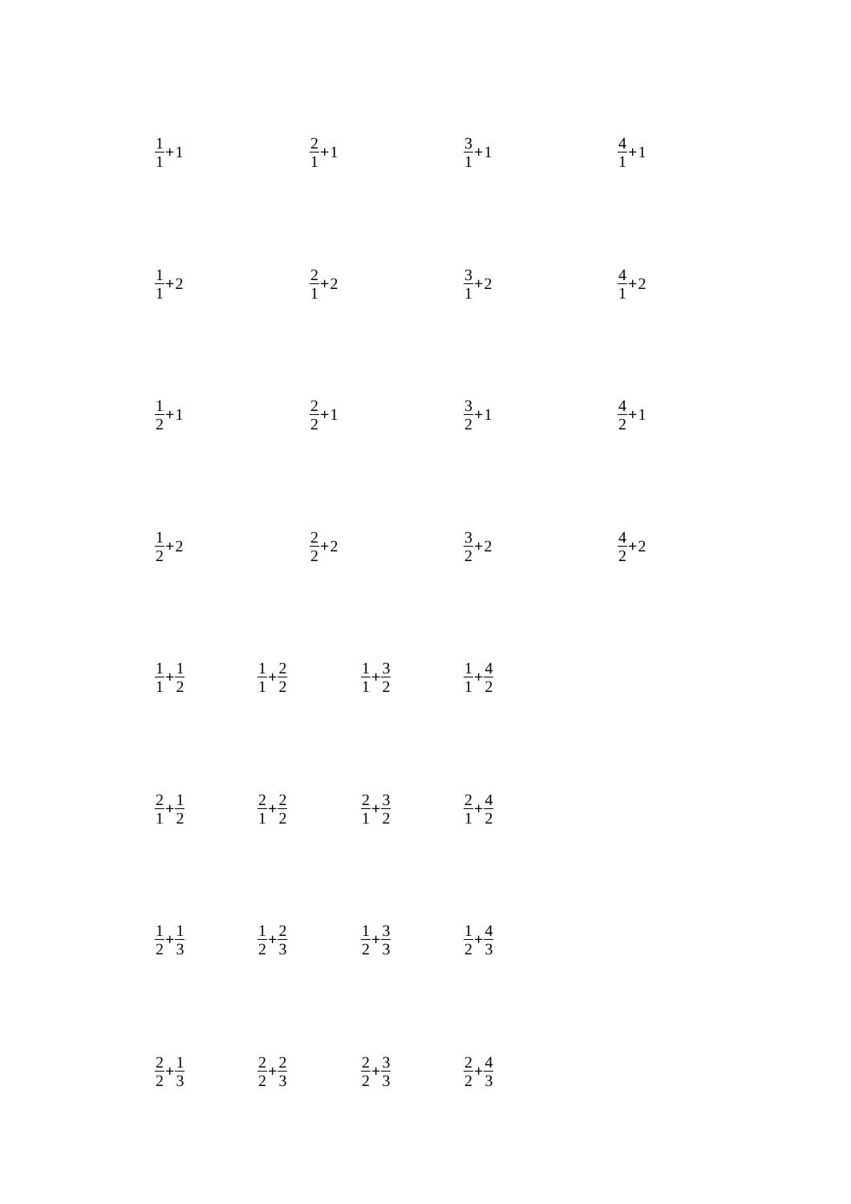1 1 + 1 2 1 + 1 3 1 + 1 4 1 + 1
1 1 + 2 2 1 + 2 3 1 + 2 4 1 + 2
1 2 + 1 2 2 + 1 3 2 + 1 4 2 + 1
1 2 + 2 2 2 + 2 3 2 + 2 4 2 + 2
1 1 + 1 2 1 1 + 2 2 1 1 + 3 2 1 1 + 4 2
2 1 + 1 2 2 1 + 2 2 2 1 + 3 2 2 1 + 4 2
1 2 + 1 3 1 2 + 2 3 1 2 + 3 3 1 2 + 4 3
2 2 + 1 3 2 2 + 2 3 2 2 + 3 3 2 2 + 4 3